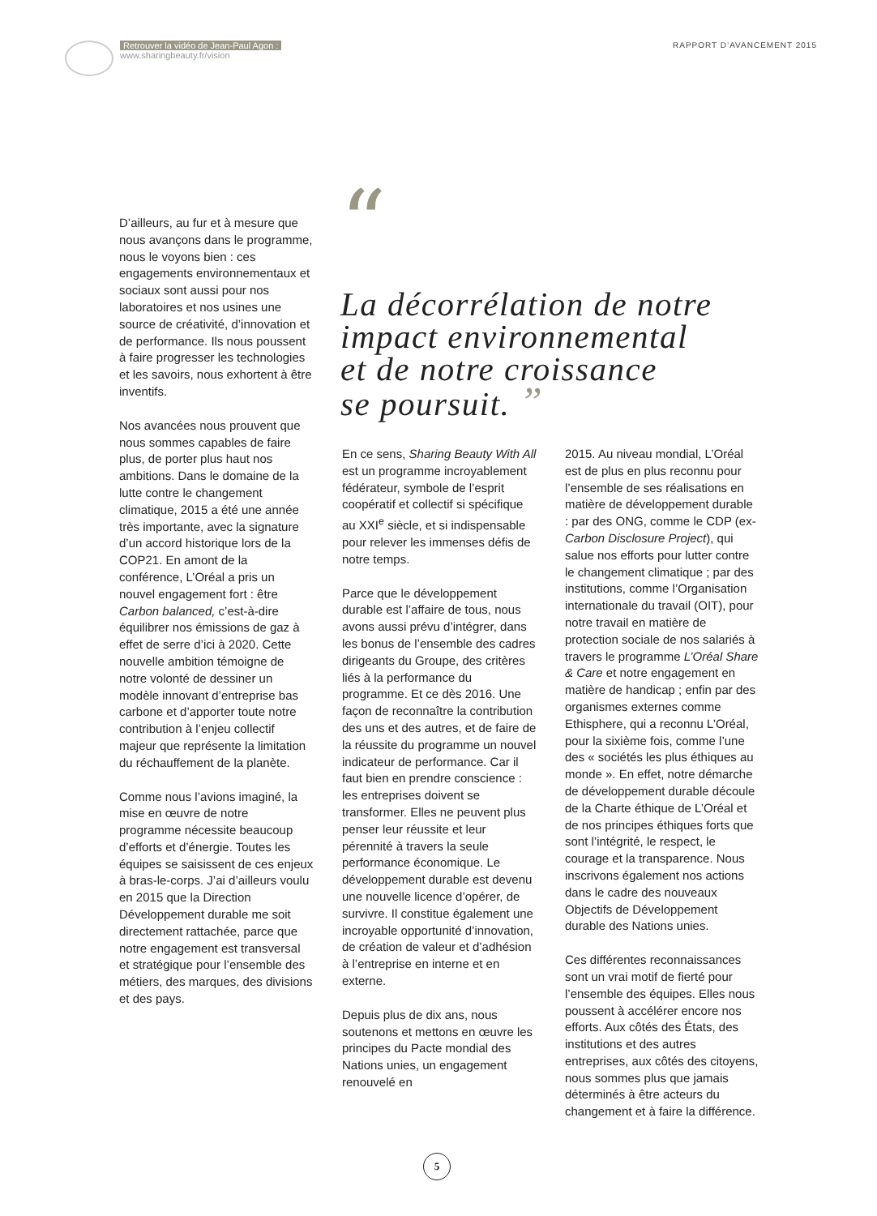Retrouver la vidéo de Jean-Paul Agon :
www.sharingbeauty.fr/vision
RAPPORT D’AVANCEMENT 2015
“
La décorrélation de notre
impact environnemental
et de notre croissance
se poursuit. ”
D’ailleurs, au fur et à mesure que nous avançons dans le programme, nous le voyons bien : ces engagements environnementaux et sociaux sont aussi pour nos laboratoires et nos usines une source de créativité, d’innovation et de performance. Ils nous poussent à faire progresser les technologies et les savoirs, nous exhortent à être inventifs.
Nos avancées nous prouvent que nous sommes capables de faire plus, de porter plus haut nos ambitions. Dans le domaine de la lutte contre le changement climatique, 2015 a été une année très importante, avec la signature d’un accord historique lors de la COP21. En amont de la conférence, L’Oréal a pris un nouvel engagement fort : être Carbon balanced, c’est-à-dire équilibrer nos émissions de gaz à effet de serre d’ici à 2020. Cette nouvelle ambition témoigne de notre volonté de dessiner un modèle innovant d’entreprise bas carbone et d’apporter toute notre contribution à l’enjeu collectif majeur que représente la limitation du réchauffement de la planète.
Comme nous l’avions imaginé, la mise en œuvre de notre programme nécessite beaucoup d’efforts et d’énergie. Toutes les équipes se saisissent de ces enjeux à bras-le-corps. J’ai d’ailleurs voulu en 2015 que la Direction Développement durable me soit directement rattachée, parce que notre engagement est transversal et stratégique pour l’ensemble des métiers, des marques, des divisions et des pays.
En ce sens, Sharing Beauty With All est un programme incroyablement fédérateur, symbole de l’esprit coopératif et collectif si spécifique au XXI<sup>e</sup> siècle, et si indispensable pour relever les immenses défis de notre temps.
Parce que le développement durable est l’affaire de tous, nous avons aussi prévu d’intégrer, dans les bonus de l’ensemble des cadres dirigeants du Groupe, des critères liés à la performance du programme. Et ce dès 2016. Une façon de reconnaître la contribution des uns et des autres, et de faire de la réussite du programme un nouvel indicateur de performance. Car il faut bien en prendre conscience : les entreprises doivent se transformer. Elles ne peuvent plus penser leur réussite et leur pérennité à travers la seule performance économique. Le développement durable est devenu une nouvelle licence d’opérer, de survivre. Il constitue également une incroyable opportunité d’innovation, de création de valeur et d’adhésion à l’entreprise en interne et en externe.
Depuis plus de dix ans, nous soutenons et mettons en œuvre les principes du Pacte mondial des Nations unies, un engagement renouvelé en
2015. Au niveau mondial, L’Oréal est de plus en plus reconnu pour l’ensemble de ses réalisations en matière de développement durable : par des ONG, comme le CDP (ex-Carbon Disclosure Project), qui salue nos efforts pour lutter contre le changement climatique ; par des institutions, comme l’Organisation internationale du travail (OIT), pour notre travail en matière de protection sociale de nos salariés à travers le programme L’Oréal Share & Care et notre engagement en matière de handicap ; enfin par des organismes externes comme Ethisphere, qui a reconnu L’Oréal, pour la sixième fois, comme l’une des « sociétés les plus éthiques au monde ». En effet, notre démarche de développement durable découle de la Charte éthique de L’Oréal et de nos principes éthiques forts que sont l’intégrité, le respect, le courage et la transparence. Nous inscrivons également nos actions dans le cadre des nouveaux Objectifs de Développement durable des Nations unies.
Ces différentes reconnaissances sont un vrai motif de fierté pour l’ensemble des équipes. Elles nous poussent à accélérer encore nos efforts. Aux côtés des États, des institutions et des autres entreprises, aux côtés des citoyens, nous sommes plus que jamais déterminés à être acteurs du changement et à faire la différence.
5